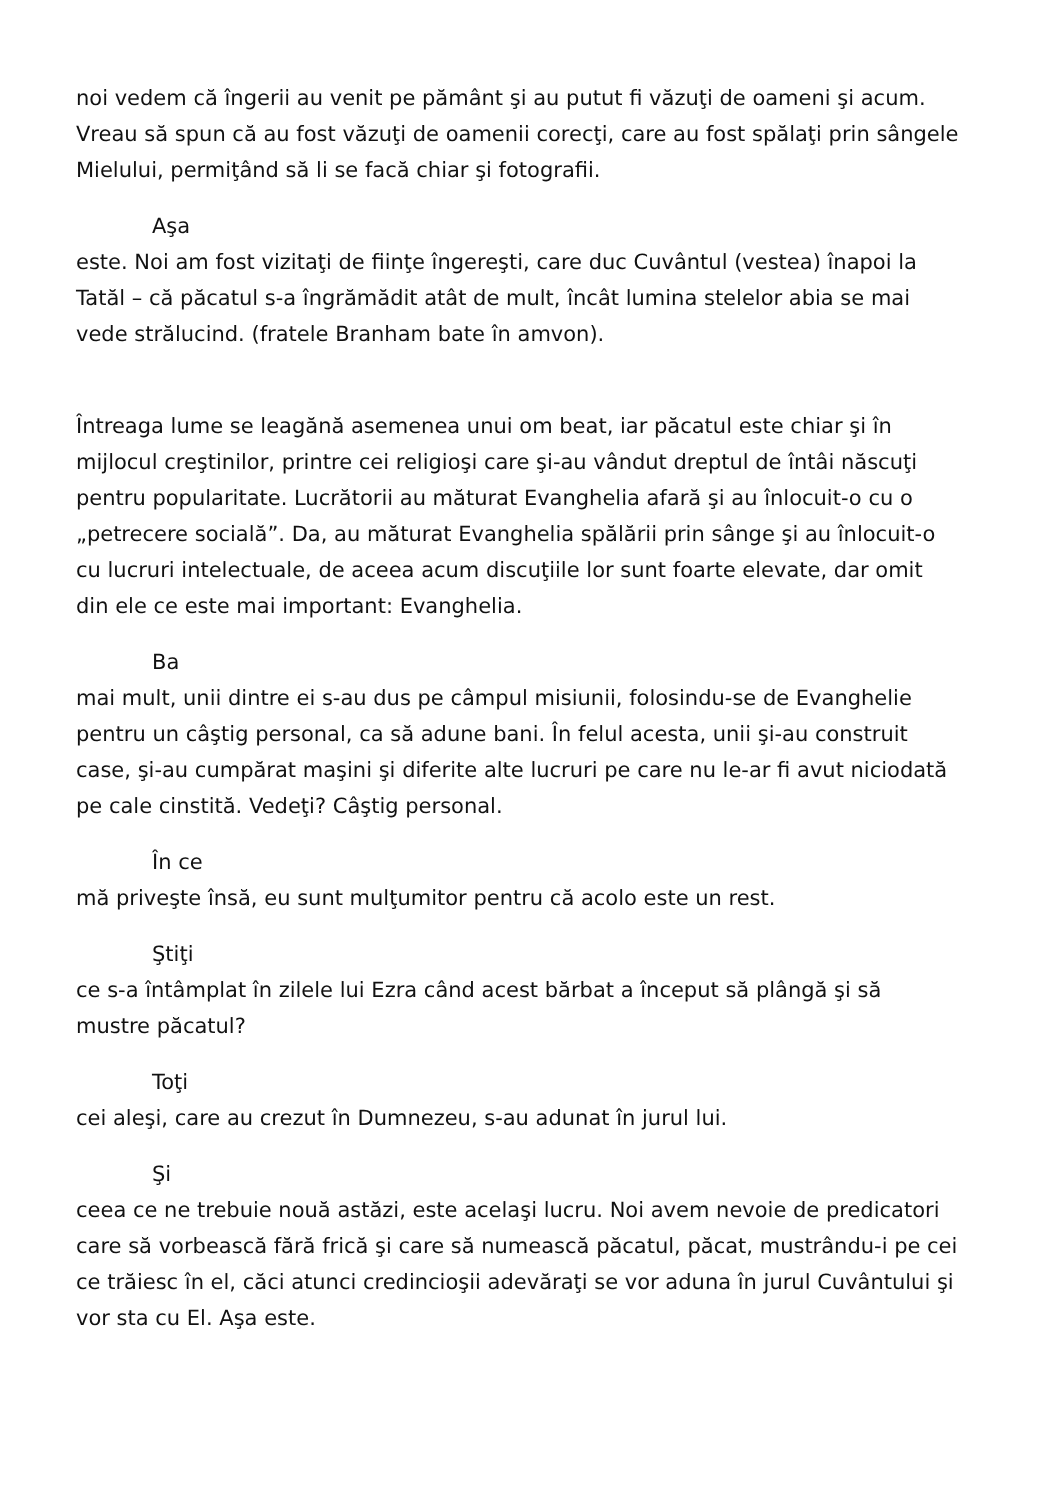noi vedem că îngerii au venit pe pământ şi au putut fi văzuţi de oameni şi acum. Vreau să spun că au fost văzuţi de oamenii corecţi, care au fost spălaţi prin sângele Mielului, permiţând să li se facă chiar şi fotografii.
Aşa
este. Noi am fost vizitaţi de fiinţe îngereşti, care duc Cuvântul (vestea) înapoi la Tatăl – că păcatul s-a îngrămădit atât de mult, încât lumina stelelor abia se mai vede strălucind. (fratele Branham bate în amvon).
Întreaga lume se leagănă asemenea unui om beat, iar păcatul este chiar şi în mijlocul creştinilor, printre cei religioşi care şi-au vândut dreptul de întâi născuţi pentru popularitate. Lucrătorii au măturat Evanghelia afară şi au înlocuit-o cu o „petrecere socială”. Da, au măturat Evanghelia spălării prin sânge şi au înlocuit-o cu lucruri intelectuale, de aceea acum discuţiile lor sunt foarte elevate, dar omit din ele ce este mai important: Evanghelia.
Ba
mai mult, unii dintre ei s-au dus pe câmpul misiunii, folosindu-se de Evanghelie pentru un câştig personal, ca să adune bani. În felul acesta, unii şi-au construit case, şi-au cumpărat maşini şi diferite alte lucruri pe care nu le-ar fi avut niciodată pe cale cinstită. Vedeţi? Câştig personal.
În ce
mă priveşte însă, eu sunt mulţumitor pentru că acolo este un rest.
Ştiţi
ce s-a întâmplat în zilele lui Ezra când acest bărbat a început să plângă şi să mustre păcatul?
Toţi
cei aleşi, care au crezut în Dumnezeu, s-au adunat în jurul lui.
Şi
ceea ce ne trebuie nouă astăzi, este acelaşi lucru. Noi avem nevoie de predicatori care să vorbească fără frică şi care să numească păcatul, păcat, mustrându-i pe cei ce trăiesc în el, căci atunci credincioşii adevăraţi se vor aduna în jurul Cuvântului şi vor sta cu El. Aşa este.